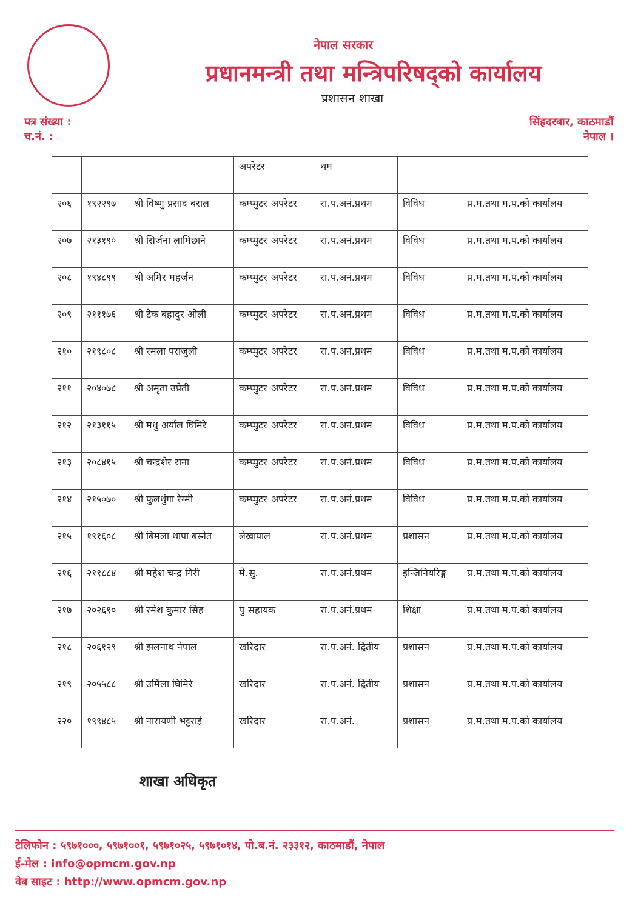नेपाल सरकार
प्रधानमन्त्री तथा मन्त्रिपरिषद्को कार्यालय
प्रशासन शाखा
पत्र संख्या :
च.नं. :
सिंहदरबार, काठमाडौं
नेपाल ।
| | | | अपरेटर | थम | | |
| २०६ | १९२२९७ | श्री विष्णु प्रसाद बराल | कम्प्युटर अपरेटर | रा.प.अनं.प्रथम | विविध | प्र.म.तथा म.प.को कार्यालय |
| २०७ | २१३१९० | श्री सिर्जना लामिछाने | कम्प्युटर अपरेटर | रा.प.अनं.प्रथम | विविध | प्र.म.तथा म.प.को कार्यालय |
| २०८ | १९४८९९ | श्री अमिर महर्जन | कम्प्युटर अपरेटर | रा.प.अनं.प्रथम | विविध | प्र.म.तथा म.प.को कार्यालय |
| २०९ | २१११७६ | श्री टेक बहादुर ओली | कम्प्युटर अपरेटर | रा.प.अनं.प्रथम | विविध | प्र.म.तथा म.प.को कार्यालय |
| २१० | २१९८०८ | श्री रमला पराजुली | कम्प्युटर अपरेटर | रा.प.अनं.प्रथम | विविध | प्र.म.तथा म.प.को कार्यालय |
| २११ | २०४०७८ | श्री अमृता उप्रेती | कम्प्युटर अपरेटर | रा.प.अनं.प्रथम | विविध | प्र.म.तथा म.प.को कार्यालय |
| २१२ | २१३११५ | श्री मधु अर्याल घिमिरे | कम्प्युटर अपरेटर | रा.प.अनं.प्रथम | विविध | प्र.म.तथा म.प.को कार्यालय |
| २१३ | २०८४१५ | श्री चन्द्रशेर राना | कम्प्युटर अपरेटर | रा.प.अनं.प्रथम | विविध | प्र.म.तथा म.प.को कार्यालय |
| २१४ | २१५०७० | श्री फुलथुंगा रेग्मी | कम्प्युटर अपरेटर | रा.प.अनं.प्रथम | विविध | प्र.म.तथा म.प.को कार्यालय |
| २१५ | १९१६०८ | श्री बिमला थापा बस्नेत | लेखापाल | रा.प.अनं.प्रथम | प्रशासन | प्र.म.तथा म.प.को कार्यालय |
| २१६ | २११८८४ | श्री महेश चन्द्र गिरी | मे.सु. | रा.प.अनं.प्रथम | इन्जिनियरिङ्ग | प्र.म.तथा म.प.को कार्यालय |
| २१७ | २०२६१० | श्री रमेश कुमार सिह | पु सहायक | रा.प.अनं.प्रथम | शिक्षा | प्र.म.तथा म.प.को कार्यालय |
| २१८ | २०६१२९ | श्री झलनाथ नेपाल | खरिदार | रा.प.अनं. द्वितीय | प्रशासन | प्र.म.तथा म.प.को कार्यालय |
| २१९ | २०५५८८ | श्री उर्मिला घिमिरे | खरिदार | रा.प.अनं. द्वितीय | प्रशासन | प्र.म.तथा म.प.को कार्यालय |
| २२० | १९९४८५ | श्री नारायणी भट्टराई | खरिदार | रा.प.अनं. | प्रशासन | प्र.म.तथा म.प.को कार्यालय |
शाखा अधिकृत
टेलिफोन : ५९७१०००, ५९७१००१, ५९७१०२५, ५९७१०१४, पो.ब.नं. २३३१२, काठमाडौं, नेपाल
ई-मेल : info@opmcm.gov.np
वेब साइट : http://www.opmcm.gov.np